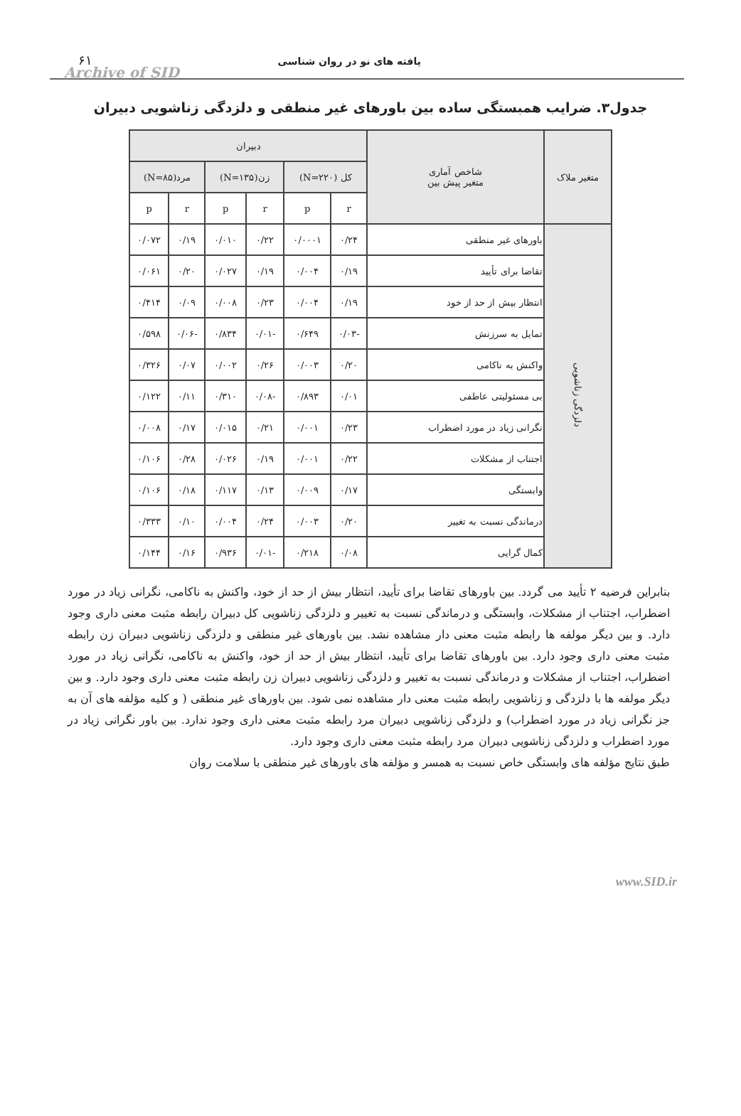یافته های نو در روان شناسی ۶۱
Archive of SID
جدول۳. ضرایب همبستگی ساده بین باورهای غیر منطقی و دلزدگی زناشویی دبیران
| متغیر ملاک | شاخص آماری متغیر پیش بین | دبیران | | | | | |
| --- | --- | --- | --- | --- | --- | --- | --- |
| | | کل (N=۲۲۰) | | زن(N=۱۳۵) | | مرد(N=۸۵) | |
| | | r | p | r | p | r | p |
| دلزدگی زناشویی | باورهای غیر منطقی | ۰/۲۴ | ۰/۰۰۰۱ | ۰/۲۲ | ۰/۰۱۰ | ۰/۱۹ | ۰/۰۷۲ |
| | تقاضا برای تأیید | ۰/۱۹ | ۰/۰۰۴ | ۰/۱۹ | ۰/۰۲۷ | ۰/۲۰ | ۰/۰۶۱ |
| | انتظار بیش از حد از خود | ۰/۱۹ | ۰/۰۰۴ | ۰/۲۳ | ۰/۰۰۸ | ۰/۰۹ | ۰/۴۱۴ |
| | تمایل به سرزنش | -۰/۰۳ | ۰/۶۴۹ | -۰/۰۱ | ۰/۸۳۴ | -۰/۰۶ | ۰/۵۹۸ |
| | واکنش به ناکامی | ۰/۲۰ | ۰/۰۰۳ | ۰/۲۶ | ۰/۰۰۲ | ۰/۰۷ | ۰/۳۲۶ |
| | بی مسئولیتی عاطفی | ۰/۰۱ | ۰/۸۹۳ | -۰/۰۸ | ۰/۳۱۰ | ۰/۱۱ | ۰/۱۲۲ |
| | نگرانی زیاد در مورد اضطراب | ۰/۲۳ | ۰/۰۰۱ | ۰/۲۱ | ۰/۰۱۵ | ۰/۱۷ | ۰/۰۰۸ |
| | اجتناب از مشکلات | ۰/۲۲ | ۰/۰۰۱ | ۰/۱۹ | ۰/۰۲۶ | ۰/۲۸ | ۰/۱۰۶ |
| | وابستگی | ۰/۱۷ | ۰/۰۰۹ | ۰/۱۳ | ۰/۱۱۷ | ۰/۱۸ | ۰/۱۰۶ |
| | درماندگی نسبت به تغییر | ۰/۲۰ | ۰/۰۰۳ | ۰/۲۴ | ۰/۰۰۴ | ۰/۱۰ | ۰/۳۳۳ |
| | کمال گرایی | ۰/۰۸ | ۰/۲۱۸ | -۰/۰۱ | ۰/۹۳۶ | ۰/۱۶ | ۰/۱۴۴ |
بنابراین فرضیه ۲ تأیید می گردد. بین باورهای تقاضا برای تأیید، انتظار بیش از حد از خود، واکنش به ناکامی، نگرانی زیاد در مورد اضطراب، اجتناب از مشکلات، وابستگی و درماندگی نسبت به تغییر و دلزدگی زناشویی کل دبیران رابطه مثبت معنی داری وجود دارد. و بین دیگر مولفه ها رابطه مثبت معنی دار مشاهده نشد. بین باورهای غیر منطقی و دلزدگی زناشویی دبیران زن رابطه مثبت معنی داری وجود دارد. بین باورهای تقاضا برای تأیید، انتظار بیش از حد از خود، واکنش به ناکامی، نگرانی زیاد در مورد اضطراب، اجتناب از مشکلات و درماندگی نسبت به تغییر و دلزدگی زناشویی دبیران زن رابطه مثبت معنی داری وجود دارد. و بین دیگر مولفه ها با دلزدگی و زناشویی رابطه مثبت معنی دار مشاهده نمی شود. بین باورهای غیر منطقی ( و کلیه مؤلفه های آن به جز نگرانی زیاد در مورد اضطراب) و دلزدگی زناشویی دبیران مرد رابطه مثبت معنی داری وجود ندارد. بین باور نگرانی زیاد در مورد اضطراب و دلزدگی زناشویی دبیران مرد رابطه مثبت معنی داری وجود دارد.
طبق نتایج مؤلفه های وابستگی خاص نسبت به همسر و مؤلفه های باورهای غیر منطقی با سلامت روان
www.SID.ir